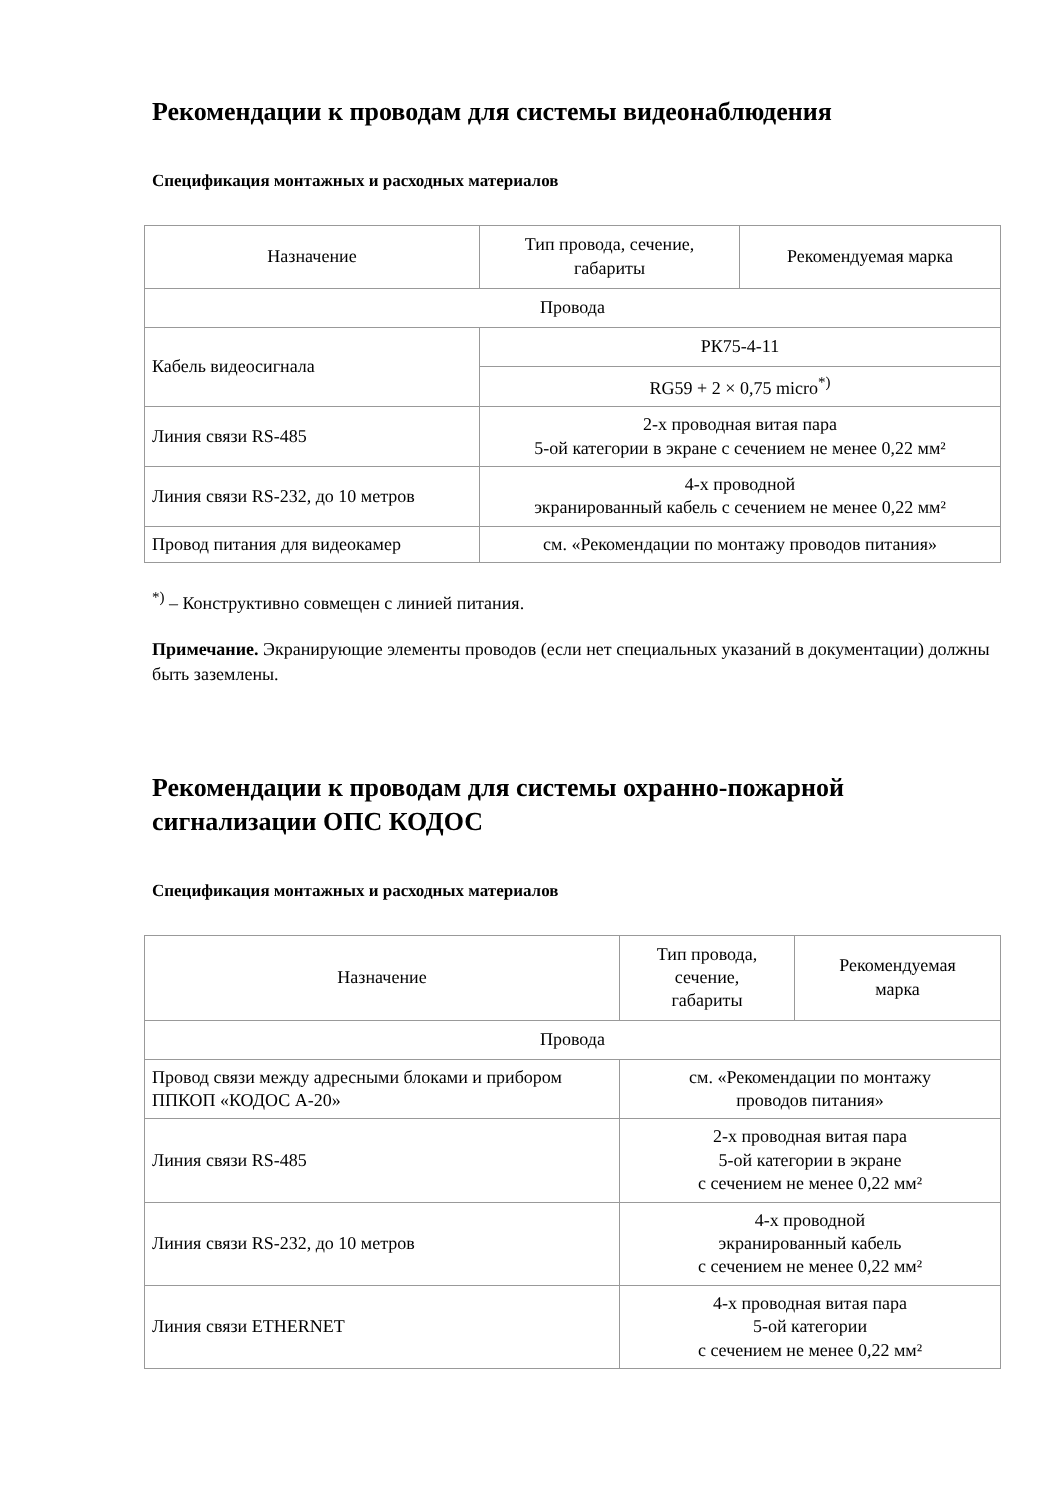Рекомендации к проводам для системы видеонаблюдения
Спецификация монтажных и расходных материалов
| Назначение | Тип провода, сечение, габариты | Рекомендуемая марка |
| Провода | | |
| Кабель видеосигнала | РК75-4-11 | |
| | RG59 + 2 × 0,75 micro<sup>*)</sup> | |
| Линия связи RS-485 | 2-х проводная витая пара 5-ой категории в экране с сечением не менее 0,22 мм² | |
| Линия связи RS-232, до 10 метров | 4-х проводной экранированный кабель с сечением не менее 0,22 мм² | |
| Провод питания для видеокамер | см. «Рекомендации по монтажу проводов питания» | |
<sup>*)</sup> – Конструктивно совмещен с линией питания.
Примечание. Экранирующие элементы проводов (если нет специальных указаний в документации) должны быть заземлены.
Рекомендации к проводам для системы охранно-пожарной сигнализации ОПС КОДОС
Спецификация монтажных и расходных материалов
| Назначение | Тип провода, сечение, габариты | Рекомендуемая марка |
| Провода | | |
| Провод связи между адресными блоками и прибором ППКОП «КОДОС А-20» | см. «Рекомендации по монтажу проводов питания» | |
| Линия связи RS-485 | 2-х проводная витая пара 5-ой категории в экране с сечением не менее 0,22 мм² | |
| Линия связи RS-232, до 10 метров | 4-х проводной экранированный кабель с сечением не менее 0,22 мм² | |
| Линия связи ETHERNET | 4-х проводная витая пара 5-ой категории с сечением не менее 0,22 мм² | |